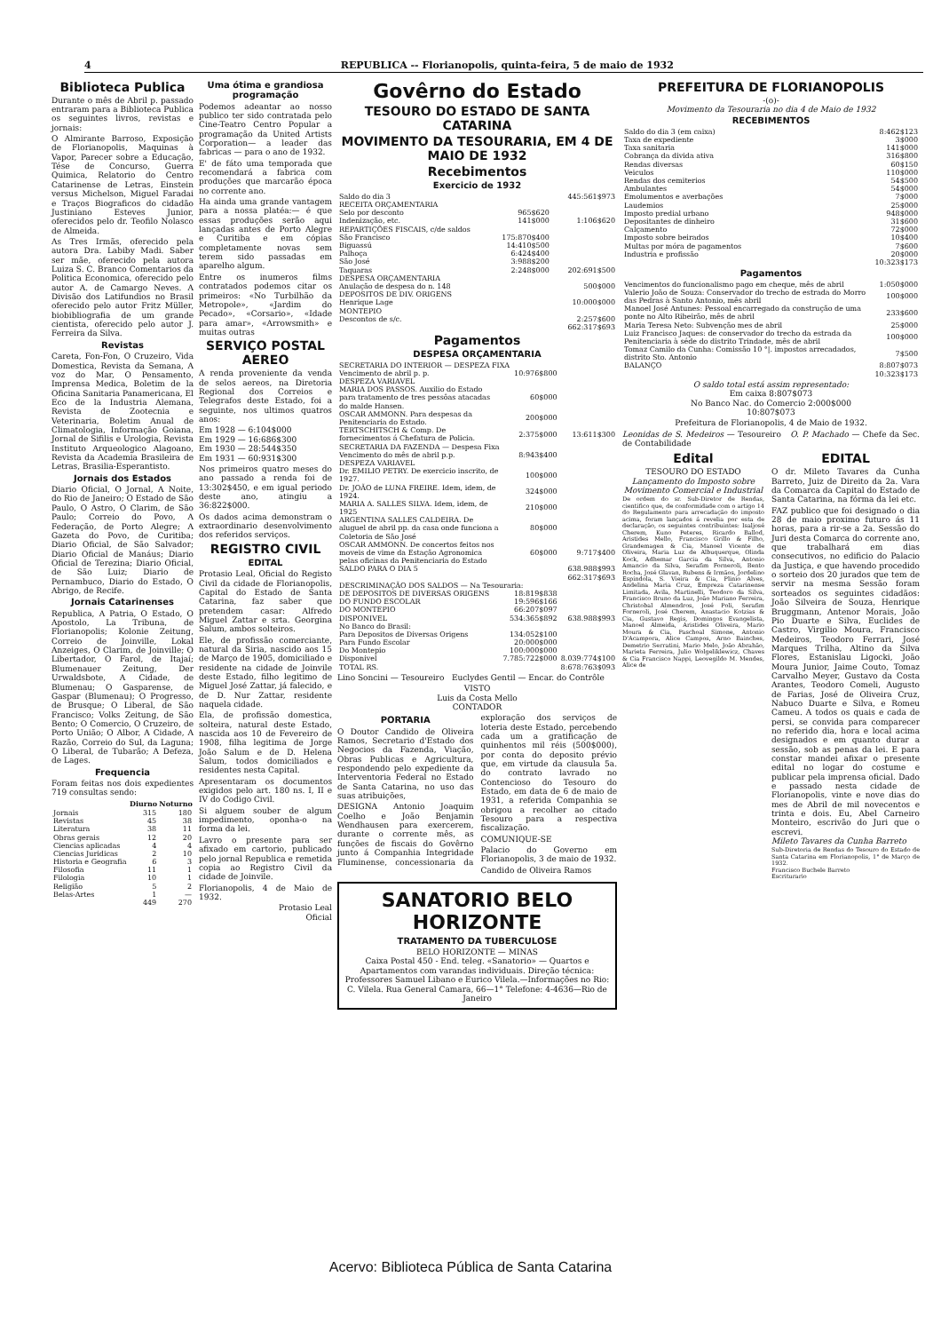4 REPUBLICA -- Florianopolis, quinta-feira, 5 de maio de 1932
Biblioteca Publica
Durante o mês de Abril p. passado entraram para a Biblioteca Publica os seguintes livros, revistas e jornais:
O Almirante Barroso, Exposição de Florianopolis, Maquinas à Vapor, Parecer sobre a Educação, Tése de Concurso, Guerra Quimica, Relatorio do Centro Catarinense de Letras, Einstein versus Michelson, Miguel Faradai e Traços Biograficos do cidadão Justiniano Esteves Junior, oferecidos pelo dr. Teofilo Nolasco de Almeida.
As Tres Irmãs, oferecido pela autora Dra. Labiby Madi. Saber ser mãe, oferecido pela autora Luiza S. C. Branco Comentarios da Politica Economica, oferecido pelo autor A. de Camargo Neves. A Divisão dos Latifundios no Brasil oferecido pelo autor Fritz Müller, biobibliografia de um grande cientista, oferecido pelo autor J. Ferreira da Silva.
Revistas
Careta, Fon-Fon, O Cruzeiro, Vida Domestica, Revista da Semana, A voz do Mar, O Pensamento, Imprensa Medica, Boletim de la Oficina Sanitaria Panamericana, El Eco de la Industria Alemana, Revista de Zootecnia e Veterinaria, Boletim Anual de Climatologia, Informação Goiana, Jornal de Sifilis e Urologia, Revista Instituto Arqueologico Alagoano, Revista da Academia Brasileira de Letras, Brasilia-Esperantisto.
Jornais dos Estados
Diario Oficial, O Jornal, A Noite, do Rio de Janeiro; O Estado de São Paulo, O Astro, O Clarim, de São Paulo; Correio do Povo, A Federação, de Porto Alegre; A Gazeta do Povo, de Curitiba; Diario Oficial, de São Salvador; Diario Oficial de Manáus; Diario Oficial de Terezina; Diario Oficial, de São Luiz; Diario de Pernambuco, Diario do Estado, O Abrigo, de Recife.
Jornais Catarinenses
Republica, A Patria, O Estado, O Apostolo, La Tribuna, de Florianopolis; Kolonie Zeitung, Correio de Joinville, Lokal Anzeiges, O Clarim, de Joinville; O Libertador, O Farol, de Itajaí; Blumenauer Zeitung, Der Urwaldsbote, A Cidade, de Blumenau; O Gasparense, de Gaspar (Blumenau); O Progresso, de Brusque; O Liberal, de São Francisco; Volks Zeitung, de São Bento; O Comercio, O Cruzeiro, de Porto União; O Albor, A Cidade, A Razão, Correio do Sul, da Laguna; O Liberal, de Tubarão; A Defeza, de Lages.
Frequencia
Foram feitas nos dois expedientes 719 consultas sendo:
| | Diurno | Noturno |
| --- | --- | --- |
| Jornais | 315 | 180 |
| Revistas | 45 | 38 |
| Literatura | 38 | 11 |
| Obras gerais | 12 | 20 |
| Ciencias aplicadas | 4 | 4 |
| Ciencias Juridicas | 2 | 10 |
| Historia e Geografia | 6 | 3 |
| Filosofia | 11 | 1 |
| Filologia | 10 | 1 |
| Religião | 5 | 2 |
| Belas-Artes | 1 | — |
| | 449 | 270 |
Uma ótima e grandiosa programação
Podemos adeantar ao nosso publico ter sido contratada pelo Cine-Teatro Centro Popular a programação da United Artists Corporation— a leader das fabricas — para o ano de 1932.
E' de fáto uma temporada que recomendará a fabrica com produções que marcarão época no corrente ano.
Ha ainda uma grande vantagem para a nossa platéa:— é que essas produções serão aqui lançadas antes de Porto Alegre e Curitiba e em cópias completamente novas sem terem sido passadas em aparelho algum.
Entre os inumeros films contratados podemos citar os primeiros: «No Turbilhão da Metropole», «Jardim do Pecado», «Corsario», «Idade para amar», «Arrowsmith» e muitas outras
SERVIÇO POSTAL AEREO
A renda proveniente da venda de selos aereos, na Diretoria Regional dos Correios e Telegrafos deste Estado, foi a seguinte, nos ultimos quatros anos:
Em 1928 — 6:104$000
Em 1929 — 16:686$300
Em 1930 — 28:544$350
Em 1931 — 60:931$300
Nos primeiros quatro meses do ano passado a renda foi de 13:302$450, e em igual periodo deste ano, atingiu a 36:822$000.
Os dados acima demonstram o extraordinario desenvolvimento dos referidos serviços.
REGISTRO CIVIL
EDITAL
Protasio Leal, Oficial do Registo Civil da cidade de Florianopolis, Capital do Estado de Santa Catarina, faz saber que pretendem casar: Alfredo Miguel Zattar e srta. Georgina Salum, ambos solteiros.
Ele, de profissão comerciante, natural da Siria, nascido aos 15 de Março de 1905, domiciliado e residente na cidade de Joinvile deste Estado, filho legitimo de Miguel José Zattar, já falecido, e de D. Nur Zattar, residente naquela cidade.
Ela, de profissão domestica, solteira, natural deste Estado, nascida aos 10 de Fevereiro de 1908, filha legitima de Jorge João Salum e de D. Helena Salum, todos domiciliados e residentes nesta Capital.
Apresentaram os documentos exigidos pelo art. 180 ns. I, II e IV do Codigo Civil.
Si alguem souber de algum impedimento, oponha-o na forma da lei.
Lavro o presente para ser afixado em cartorio, publicado pelo jornal Republica e remetida copia ao Registro Civil da cidade de Joinvile.
Florianopolis, 4 de Maio de 1932.
Protasio Leal
Oficial
Govêrno do Estado
TESOURO DO ESTADO DE SANTA CATARINA
MOVIMENTO DA TESOURARIA, EM 4 DE MAIO DE 1932
Recebimentos
Exercicio de 1932
| Saldo do dia 3 | | 445:561$973 |
| RECEITA ORÇAMENTARIA | | |
| Selo por desconto | 965$620 | |
| Indenização, etc. | 141$000 | 1:106$620 |
| REPARTIÇÕES FISCAIS, c/de saldos | | |
| São Francisco | 175:870$400 | |
| Biguassú | 14:410$500 | |
| Palhoça | 6:424$400 | |
| São José | 3:988$200 | |
| Taquaras | 2:248$000 | 202:691$500 |
| DESPESA ORÇAMENTARIA | | |
| Anulação de despesa do n. 148 | | 500$000 |
| DEPOSITOS DE DIV. ORIGENS | | |
| Henrique Lage | | 10:000$000 |
| MONTEPIO | | |
| Descontos de s/c. | | 2:257$600 |
| | | 662:317$693 |
Pagamentos
DESPESA ORÇAMENTARIA
| SECRETARIA DO INTERIOR — DESPEZA FIXA | | |
| Vencimento de abril p. p. | 10:976$800 | |
| DESPEZA VARIAVEL | | |
| MARIA DOS PASSOS. Auxilio do Estado para tratamento de tres pessôas atacadas do malde Hansen. | 60$000 | |
| OSCAR AMMONN. Para despesas da Penitenciaria do Estado. | 200$000 | |
| TERTSCHITSCH & Comp. De fornecimentos á Chefatura de Policia. | 2:375$000 | 13:611$300 |
| SECRETARIA DA FAZENDA — Despesa Fixa | | |
| Vencimento do mês de abril p.p. | 8:943$400 | |
| DESPEZA VARIAVEL | | |
| Dr. EMILIO PETRY. De exercicio inscrito, de 1927. | 100$000 | |
| Dr. JOÃO de LUNA FREIRE. Idem, idem, de 1924. | 324$000 | |
| MARIA A. SALLES SILVA. Idem, idem, de 1925 | 210$000 | |
| ARGENTINA SALLES CALDEIRA. De aluguel de abril pp. da casa onde funciona a Coletoria de São José | 80$000 | |
| OSCAR AMMONN. De concertos feitos nos moveis de vime da Estação Agronomica pelas oficinas da Penitenciaria do Estado | 60$000 | 9:717$400 |
| SALDO PARA O DIA 5 | | 638.988$993 |
| | | 662:317$693 |
| DESCRIMINAÇÃO DOS SALDOS — Na Tesouraria: | | |
| DE DEPOSITOS DE DIVERSAS ORIGENS | 18:819$838 | |
| DO FUNDO ESCOLAR | 19:596$166 | |
| DO MONTEPIO | 66:207$097 | |
| DISPONIVEL | 534:365$892 | 638.988$993 |
| No Banco do Brasil: | | |
| Para Depositos de Diversas Origens | 134:052$100 | |
| Para Fundo Escolar | 20:000$000 | |
| Do Montepio | 100:000$000 | |
| Disponivel | 7.785:722$000 | 8.039:774$100 |
| TOTAL RS. | | 8:678:763$093 |
Lino Soncini — Tesoureiro Euclydes Gentil — Encar. do Contrôle
VISTO
Luis da Costa Mello
CONTADOR
PORTARIA
O Doutor Candido de Oliveira Ramos, Secretario d'Estado dos Negocios da Fazenda, Viação, Obras Publicas e Agricultura, respondendo pelo expediente da Interventoria Federal no Estado de Santa Catarina, no uso das suas atribuições,
DESIGNA Antonio Joaquim Coelho e João Benjamin Wendhausen para exercerem, durante o corrente mês, as funções de fiscais do Govêrno junto á Companhia Integridade Fluminense, concessionaria da exploração dos serviços de loteria deste Estado, percebendo cada um a gratificação de quinhentos mil réis (500$000), por conta do deposito prévio que, em virtude da clausula 5a. do contrato lavrado no Contencioso do Tesouro do Estado, em data de 6 de maio de 1931, a referida Companhia se obrigou a recolher ao citado Tesouro para a respectiva fiscalização.
COMUNIQUE-SE
Palacio do Governo em Florianopolis, 3 de maio de 1932.
Candido de Oliveira Ramos
SANATORIO BELO HORIZONTE
TRATAMENTO DA TUBERCULOSE
BELO HORIZONTE — MINAS
Caixa Postal 450 - End. teleg. «Sanatorio» — Quartos e Apartamentos com varandas individuais. Direção técnica: Professores Samuel Libano e Eurico Vilela.—Informações no Rio: C. Vilela. Rua General Camara, 66—1° Telefone: 4-4636—Rio de Janeiro
PREFEITURA DE FLORIANOPOLIS
-(o)-
Movimento da Tesouraria no dia 4 de Maio de 1932
RECEBIMENTOS
| Saldo do dia 3 (em caixa) | 8:462$123 |
| Taxa de expediente | 3$000 |
| Taxa sanitaria | 141$000 |
| Cobrança da divida ativa | 316$800 |
| Rendas diversas | 60$150 |
| Veiculos | 110$000 |
| Rendas dos cemiterios | 54$500 |
| Ambulantes | 54$000 |
| Emolumentos e averbações | 7$000 |
| Laudemios | 25$000 |
| Imposto predial urbano | 948$000 |
| Depositantes de dinheiro | 31$600 |
| Calçamento | 72$000 |
| Imposto sobre beirados | 10$400 |
| Multas por móra de pagamentos | 7$600 |
| Industria e profissão | 20$000 |
| | 10:323$173 |
Pagamentos
| Vencimentos do funcionalismo pago em cheque, mês de abril | 1:050$000 |
| Valerio João de Souza: Conservador do trecho de estrada do Morro das Pedras à Santo Antonio, mês abril | 100$000 |
| Manoel José Antunes: Pessoal encarregado da construção de uma ponte no Alto Ribeirão, mês de abril | 233$600 |
| Maria Teresa Neto: Subvenção mes de abril | 25$000 |
| Luiz Francisco Jaques: de conservador do trecho da estrada da Penitenciaria à séde do distrito Trindade, mês de abril | 100$000 |
| Tomaz Camilo da Cunha: Comissão 10 °/. impostos arrecadados, distrito Sto. Antonio | 7$500 |
| BALANÇO | 8:807$073 |
| | 10:323$173 |
O saldo total está assim representado:
Em caixa 8:807$073
No Banco Nac. do Comercio 2:000$000
10:807$073
Prefeitura de Florianopolis, 4 de Maio de 1932.
Leonidas de S. Medeiros — Tesoureiro O. P. Machado — Chefe da Sec. de Contabilidade
Edital
TESOURO DO ESTADO
Lançamento do Imposto sobre Movimento Comercial e Industrial
De ordem do sr. Sub-Diretor de Rendas, cientifico que, de conformidade com o artigo 14 do Regulamento para arrecadação do imposto acima, foram lançados á revelia por esta de declaração, os seguintes contribuintes: Isaljosé Cherem, Kuno Peteres, Ricardo Ballod, Aristides Mello, Francisco Grillo & Filho, Grandemagen & Cia, Manoel Vicente de Oliveira, Maria Luz de Albuquerque, Olinda Kock, Adhemar Garcia da Silva, Antonio Amancio da Silva, Serafim Forneroli, Bento Rocha, José Glavan, Rubens & Irmãos, Jordelino Espindola, S. Vieira & Cia, Plinio Alves, Andelina Maria Cruz, Empreza Catarinense Limitada, Avila, Martinelli, Teodoro da Silva, Francisco Bruno da Luz, João Mariano Ferreira, Christobal Almendros, José Poli, Serafim Forneroli, José Cherem, Anastacio Kotzias & Cia, Gustavo Regis, Domingos Evangelista, Manoel Almeida, Aristides Oliveira, Mario Moura & Cia, Paschoal Simone, Antonio D'Acampora, Alice Campos, Arno Bainches, Demetrio Serratini, Mario Melo, João Abrahão, Marieta Ferreira, Julio Wolgeliklewicz, Chaves & Cia Francisco Nappi, Leovegildo M. Mendes, Alice de
EDITAL
O dr. Mileto Tavares da Cunha Barreto, Juiz de Direito da 2a. Vara da Comarca da Capital do Estado de Santa Catarina, na fórma da lei etc.
FAZ publico que foi designado o dia 28 de maio proximo futuro ás 11 horas, para a rir-se a 2a. Sessão do Juri desta Comarca do corrente ano, que trabalhará em dias consecutivos, no edificio do Palacio da Justiça, e que havendo procedido o sorteio dos 20 jurados que tem de servir na mesma Sessão foram sorteados os seguintes cidadãos: João Silveira de Souza, Henrique Bruggmann, Antenor Morais, João Pio Duarte e Silva, Euclides de Castro, Virgilio Moura, Francisco Medeiros, Teodoro Ferrari, José Marques Trilha, Altino da Silva Flores, Estanislau Ligocki, João Moura Junior, Jaime Couto, Tomaz Carvalho Meyer, Gustavo da Costa Arantes, Teodoro Comeli, Augusto de Farias, José de Oliveira Cruz, Nabuco Duarte e Silva, e Romeu Cameu. A todos os quais e cada de persi, se convida para comparecer no referido dia, hora e local acima designados e em quanto durar a sessão, sob as penas da lei. E para constar mandei afixar o presente edital no logar do costume e publicar pela imprensa oficial. Dado e passado nesta cidade de Florianopolis, vinte e nove dias do mes de Abril de mil novecentos e trinta e dois. Eu, Abel Carneiro Monteiro, escrivão do Juri que o escrevi.
Mileto Tavares da Cunha Barreto
Sub-Diretoria de Rendas do Tesouro do Estado de Santa Catarina em Florianopolis, 1° de Março de 1932.
Francisco Buchele Barreto
Escriturario
Acervo: Biblioteca Pública de Santa Catarina